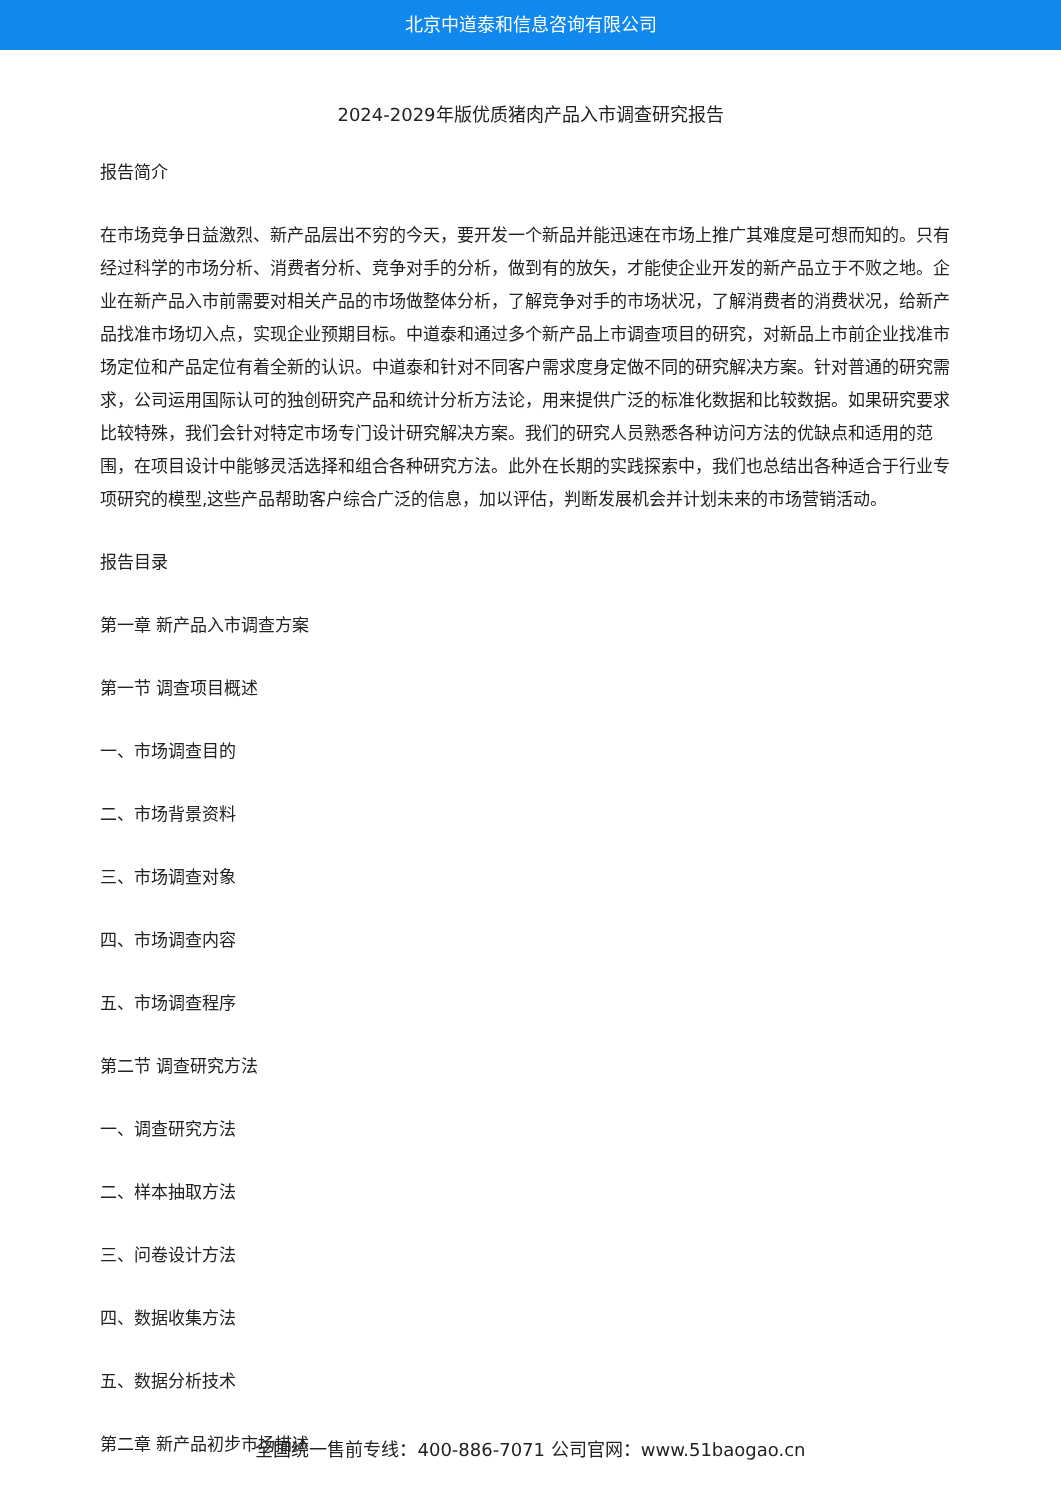北京中道泰和信息咨询有限公司
2024-2029年版优质猪肉产品入市调查研究报告
报告简介
在市场竞争日益激烈、新产品层出不穷的今天，要开发一个新品并能迅速在市场上推广其难度是可想而知的。只有经过科学的市场分析、消费者分析、竞争对手的分析，做到有的放矢，才能使企业开发的新产品立于不败之地。企业在新产品入市前需要对相关产品的市场做整体分析，了解竞争对手的市场状况，了解消费者的消费状况，给新产品找准市场切入点，实现企业预期目标。中道泰和通过多个新产品上市调查项目的研究，对新品上市前企业找准市场定位和产品定位有着全新的认识。中道泰和针对不同客户需求度身定做不同的研究解决方案。针对普通的研究需求，公司运用国际认可的独创研究产品和统计分析方法论，用来提供广泛的标准化数据和比较数据。如果研究要求比较特殊，我们会针对特定市场专门设计研究解决方案。我们的研究人员熟悉各种访问方法的优缺点和适用的范围，在项目设计中能够灵活选择和组合各种研究方法。此外在长期的实践探索中，我们也总结出各种适合于行业专项研究的模型,这些产品帮助客户综合广泛的信息，加以评估，判断发展机会并计划未来的市场营销活动。
报告目录
第一章 新产品入市调查方案
第一节 调查项目概述
一、市场调查目的
二、市场背景资料
三、市场调查对象
四、市场调查内容
五、市场调查程序
第二节 调查研究方法
一、调查研究方法
二、样本抽取方法
三、问卷设计方法
四、数据收集方法
五、数据分析技术
第二章 新产品初步市场描述
全国统一售前专线：400-886-7071 公司官网：www.51baogao.cn